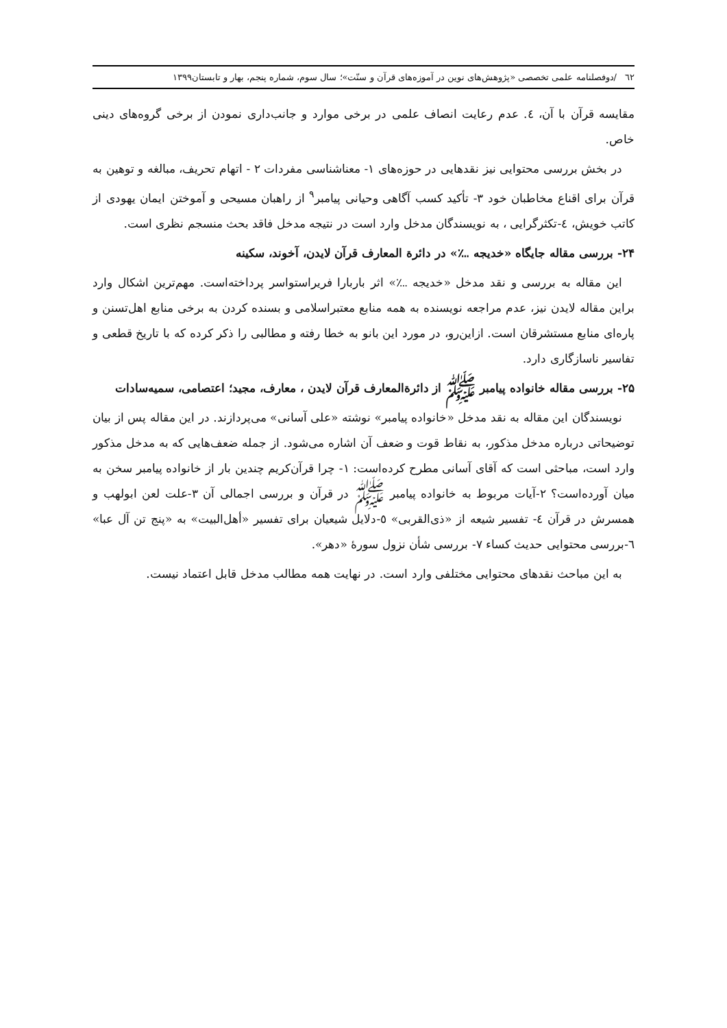٦٢ /دوفصلنامه علمی تخصصی «پژوهش‌های نوین در آموزه‌های قرآن و سنّت»؛ سال سوم، شماره پنجم، بهار و تابستان۱۳۹۹
مقایسه قرآن با آن، ٤. عدم رعایت انصاف علمی در برخی موارد و جانب‌داری نمودن از برخی گروه‌های دینی خاص.
در بخش بررسی محتوایی نیز نقدهایی در حوزه‌های ۱- معناشناسی مفردات ۲ - اتهام تحریف، مبالغه و توهین به قرآن برای اقناع مخاطبان خود ۳- تأکید کسب آگاهی وحیانی پیامبر<sup>۹</sup> از راهبان مسیحی و آموختن ایمان یهودی از کاتب خویش، ٤-تکثرگرایی ، به نویسندگان مدخل وارد است در نتیجه مدخل فاقد بحث منسجم نظری است.
۲۴- بررسی مقاله جایگاه «خدیجه ؊» در دائرة المعارف قرآن لایدن، آخوند، سکینه
این مقاله به بررسی و نقد مدخل «خدیجه ؊» اثر باربارا فریراستواسر پرداخته‌است. مهم‌ترین اشکال وارد براین مقاله لایدن نیز، عدم مراجعه نویسنده به همه منابع معتبراسلامی و بسنده کردن به برخی منابع اهل‌تسنن و پاره‌ای منابع مستشرقان است. ازاین‌رو، در مورد این بانو به خطا رفته و مطالبی را ذکر کرده که با تاریخ قطعی و تفاسیر ناسازگاری دارد.
۲۵- بررسی مقاله خانواده پیامبر ﷺ از دائرةالمعارف قرآن لایدن ، معارف، مجید؛ اعتصامی، سمیه‌سادات
نویسندگان این مقاله به نقد مدخل «خانواده پیامبر» نوشته «علی آسانی» می‌پردازند. در این مقاله پس از بیان توضیحاتی درباره مدخل مذکور، به نقاط قوت و ضعف آن اشاره می‌شود. از جمله ضعف‌هایی که به مدخل مذکور وارد است، مباحثی است که آقای آسانی مطرح کرده‌است: ۱- چرا قرآن‌کریم چندین بار از خانواده پیامبر سخن به میان آورده‌است؟ ۲-آیات مربوط به خانواده پیامبر ﷺ در قرآن و بررسی اجمالی آن ۳-علت لعن ابولهب و همسرش در قرآن ٤- تفسیر شیعه از «ذی‌القربی» ٥-دلایل شیعیان برای تفسیر «أهل‌البیت» به «پنج تن آل عبا» ٦-بررسی محتوایی حدیث کساء ۷- بررسی شأن نزول سورهٔ «دهر».
به این مباحث نقدهای محتوایی مختلفی وارد است. در نهایت همه مطالب مدخل قابل اعتماد نیست.